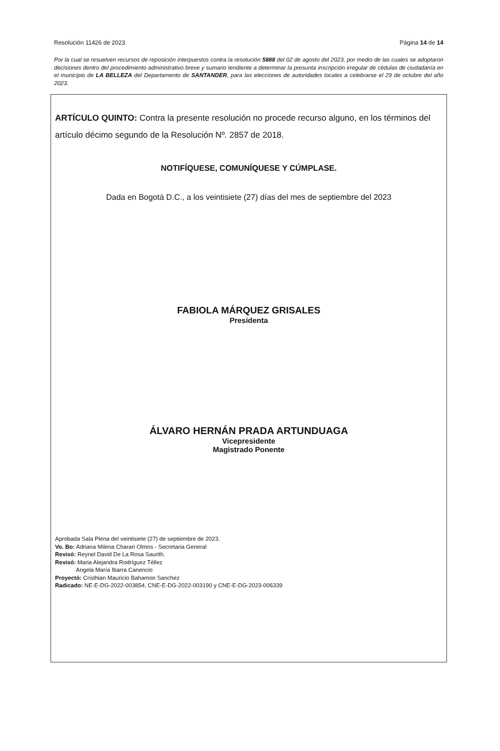Resolución 11426 de 2023 Página 14 de 14
Por la cual se resuelven recursos de reposición interpuestos contra la resolución 5888 del 02 de agosto del 2023, por medio de las cuales se adoptaron decisiones dentro del procedimiento administrativo breve y sumario tendiente a determinar la presunta inscripción irregular de cédulas de ciudadanía en el municipio de LA BELLEZA del Departamento de SANTANDER, para las elecciones de autoridades locales a celebrarse el 29 de octubre del año 2023.
ARTÍCULO QUINTO: Contra la presente resolución no procede recurso alguno, en los términos del artículo décimo segundo de la Resolución Nº. 2857 de 2018.
NOTIFÍQUESE, COMUNÍQUESE Y CÚMPLASE.
Dada en Bogotá D.C., a los veintisiete (27) días del mes de septiembre del 2023
FABIOLA MÁRQUEZ GRISALES
Presidenta
ÁLVARO HERNÁN PRADA ARTUNDUAGA
Vicepresidente
Magistrado Ponente
Aprobada Sala Plena del veintisiete (27) de septiembre de 2023.
Vo. Bo: Adriana Milena Charari Olmos - Secretaria General
Revisó: Reynel David De La Rosa Saurith.
Revisó: Maria Alejandra Rodríguez Téllez
Angela María Ibarra Canencio
Proyectó: Cristhian Mauricio Bahamon Sanchez
Radicado: NE-E-DG-2022-003854, CNE-E-DG-2022-003190 y CNE-E-DG-2023-006339